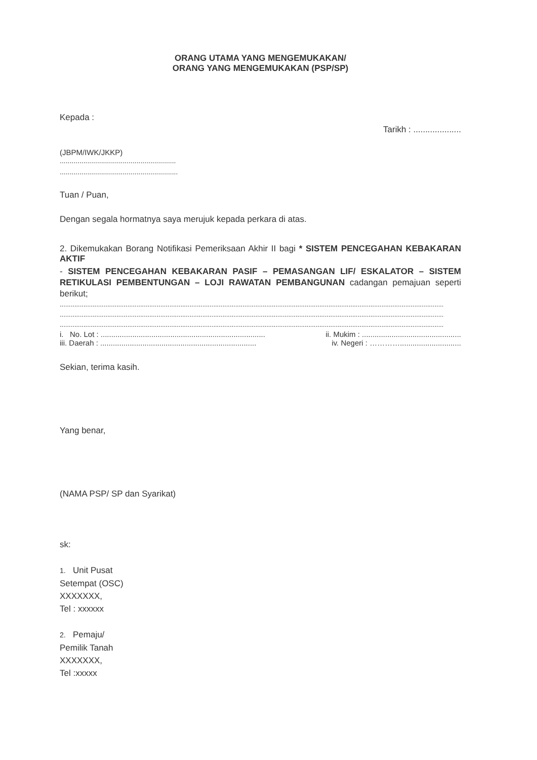ORANG UTAMA YANG MENGEMUKAKAN/
ORANG YANG MENGEMUKAKAN (PSP/SP)
Kepada :
Tarikh : ....................
(JBPM/IWK/JKKP)
...........................................................
............................................................
Tuan / Puan,
Dengan segala hormatnya saya merujuk kepada perkara di atas.
2. Dikemukakan Borang Notifikasi Pemeriksaan Akhir II bagi * SISTEM PENCEGAHAN KEBAKARAN AKTIF
- SISTEM PENCEGAHAN KEBAKARAN PASIF – PEMASANGAN LIF/ ESKALATOR – SISTEM RETIKULASI PEMBENTUNGAN – LOJI RAWATAN PEMBANGUNAN cadangan pemajuan seperti berikut;
..................................................................................................................................................................................................................
..................................................................................................................................................................................................................
..................................................................................................................................................................................................................
i. No. Lot : .............................................................................. ii. Mukim : ...............................................
iii. Daerah : .......................................................................... iv. Negeri : ………….............................
Sekian, terima kasih.
Yang benar,
(NAMA PSP/ SP dan Syarikat)
sk:
1. Unit Pusat
Setempat (OSC)
XXXXXXX,
Tel : xxxxxx
2. Pemaju/
Pemilik Tanah
XXXXXXX,
Tel :xxxxx